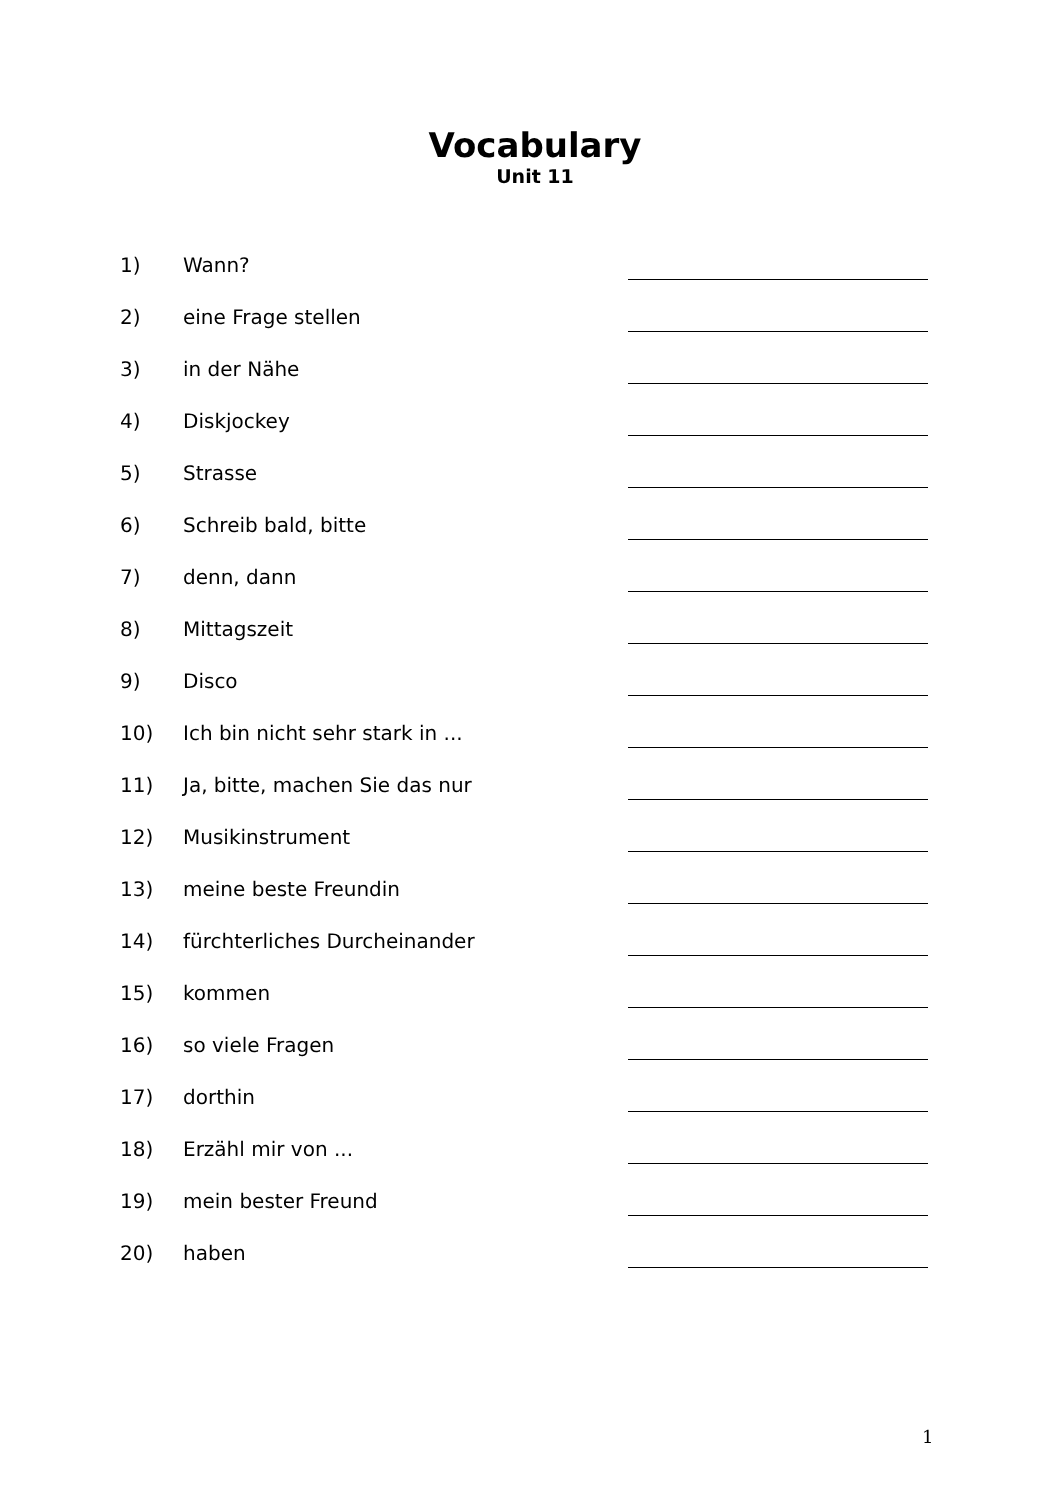Vocabulary
Unit 11
| 1) | Wann? | |
| 2) | eine Frage stellen | |
| 3) | in der Nähe | |
| 4) | Diskjockey | |
| 5) | Strasse | |
| 6) | Schreib bald, bitte | |
| 7) | denn, dann | |
| 8) | Mittagszeit | |
| 9) | Disco | |
| 10) | Ich bin nicht sehr stark in ... | |
| 11) | Ja, bitte, machen Sie das nur | |
| 12) | Musikinstrument | |
| 13) | meine beste Freundin | |
| 14) | fürchterliches Durcheinander | |
| 15) | kommen | |
| 16) | so viele Fragen | |
| 17) | dorthin | |
| 18) | Erzähl mir von ... | |
| 19) | mein bester Freund | |
| 20) | haben | |
1